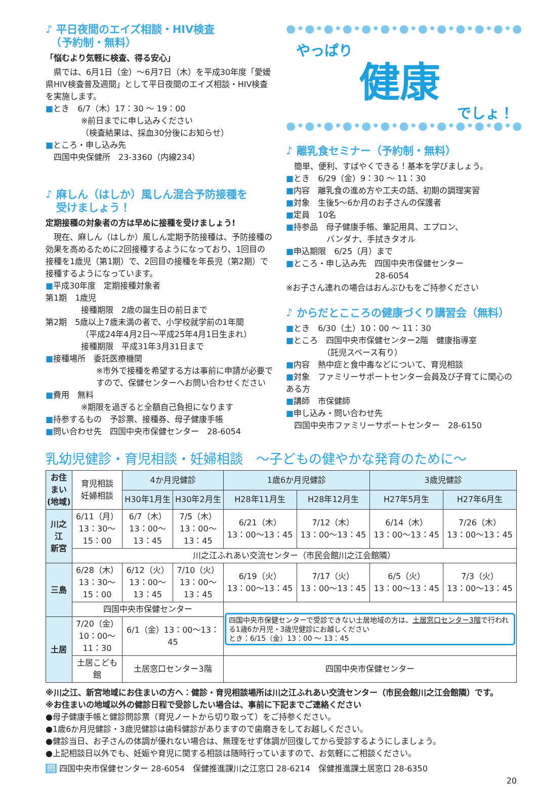♪ 平日夜間のエイズ相談・HIV検査
　（予約制・無料）
「悩むより気軽に検査、得る安心」
　県では、6月1日（金）～6月7日（木）を平成30年度「愛媛県HIV検査普及週間」として平日夜間のエイズ相談・HIV検査を実施します。
■とき　6/7（木）17：30 ～ 19：00
※前日までに申し込みください
（検査結果は、採血30分後にお知らせ）
■ところ・申し込み先
　四国中央保健所　23-3360（内線234）
♪ 麻しん（はしか）風しん混合予防接種を
　受けましょう！
定期接種の対象者の方は早めに接種を受けましょう!
　現在、麻しん（はしか）風しん定期予防接種は、予防接種の効果を高めるために2回接種するようになっており、1回目の接種を1歳児（第1期）で、2回目の接種を年長児（第2期）で接種するようになっています。
■平成30年度　定期接種対象者
第1期　1歳児
接種期限　2歳の誕生日の前日まで
第2期　5歳以上7歳未満の者で、小学校就学前の1年間
（平成24年4月2日～平成25年4月1日生まれ）
接種期限　平成31年3月31日まで
■接種場所　委託医療機関
※市外で接種を希望する方は事前に申請が必要ですので、保健センターへお問い合わせください
■費用　無料
※期限を過ぎると全額自己負担になります
■持参するもの　予診票、接種券、母子健康手帳
■問い合わせ先　四国中央市保健センター　28-6054
●•●•●•●•●•●•●•●•●•●•●•●•●
やっぱり
健康
でしょ！
●•●•●•●•●•●•●•●•●•●•●•●•●
♪ 離乳食セミナー（予約制・無料）
　簡単、便利、すばやくできる！基本を学びましょう。
■とき　6/29（金）9：30 ～ 11：30
■内容　離乳食の進め方や工夫の話、初期の調理実習
■対象　生後5～6か月のお子さんの保護者
■定員　10名
■持参品　母子健康手帳、筆記用具、エプロン、
　　　　　バンダナ、手拭きタオル
■申込期限　6/25（月）まで
■ところ・申し込み先　四国中央市保健センター
　　　　　　　　　　　28-6054
※お子さん連れの場合はおんぶひもをご持参ください
♪ からだとこころの健康づくり講習会（無料）
■とき　6/30（土）10：00 ～ 11：30
■ところ　四国中央市保健センター2階　健康指導室
　　　　　（託児スペース有り）
■内容　熱中症と食中毒などについて、育児相談
■対象　ファミリーサポートセンター会員及び子育てに関心のある方
■講師　市保健師
■申し込み・問い合わせ先
　四国中央市ファミリーサポートセンター　28-6150
乳幼児健診・育児相談・妊婦相談　～子どもの健やかな発育のために～
| お住まい (地域) | 育児相談 妊婦相談 | 4か月児健診 | | 1歳6か月児健診 | | 3歳児健診 | |
| | | H30年1月生 | H30年2月生 | H28年11月生 | H28年12月生 | H27年5月生 | H27年6月生 |
| 川之江 新宮 | 6/11（月） 13：30～15：00 | 6/7（木） 13：00～13：45 | 7/5（木） 13：00～13：45 | 6/21（木） 13：00～13：45 | 7/12（木） 13：00～13：45 | 6/14（木） 13：00～13：45 | 7/26（木） 13：00～13：45 |
| | 川之江ふれあい交流センター（市民会館川之江会館隣） | | | | | | |
| 三島 | 6/28（木） 13：30～15：00 | 6/12（火） 13：00～13：45 | 7/10（火） 13：00～13：45 | 6/19（火） 13：00～13：45 | 7/17（火） 13：00～13：45 | 6/5（火） 13：00～13：45 | 7/3（火） 13：00～13：45 |
| | 四国中央市保健センター | | | 四国中央市保健センターで受診できない土居地域の方は、 土居窓口センター3階 で行われる1歳6か月児・3歳児健診にお越しください とき：6/15（金）13：00 ～ 13：45 | | | |
| 土居 | 7/20（金） 10：00～11：30 | 6/1（金）13：00～13：45 | | | | | |
| | 土居こども館 | 土居窓口センター3階 | | 四国中央市保健センター | | | |
※川之江、新宮地域にお住まいの方へ：健診・育児相談場所は川之江ふれあい交流センター（市民会館川之江会館隣）です。
※お住まいの地域以外の健診日程で受診したい場合は、事前に下記までご連絡ください
●母子健康手帳と健診問診票（育児ノートから切り取って）をご持参ください。
●1歳6か月児健診・3歳児健診は歯科健診がありますので歯磨きをしてお越しください。
●健診当日、お子さんの体調が優れない場合は、無理をせず体調が回復してから受診するようにしましょう。
●上記相談日以外でも、妊娠や育児に関する相談は随時行っていますので、お気軽にご相談ください。
問 四国中央市保健センター 28-6054　保健推進課川之江窓口 28-6214　保健推進課土居窓口 28-6350
20